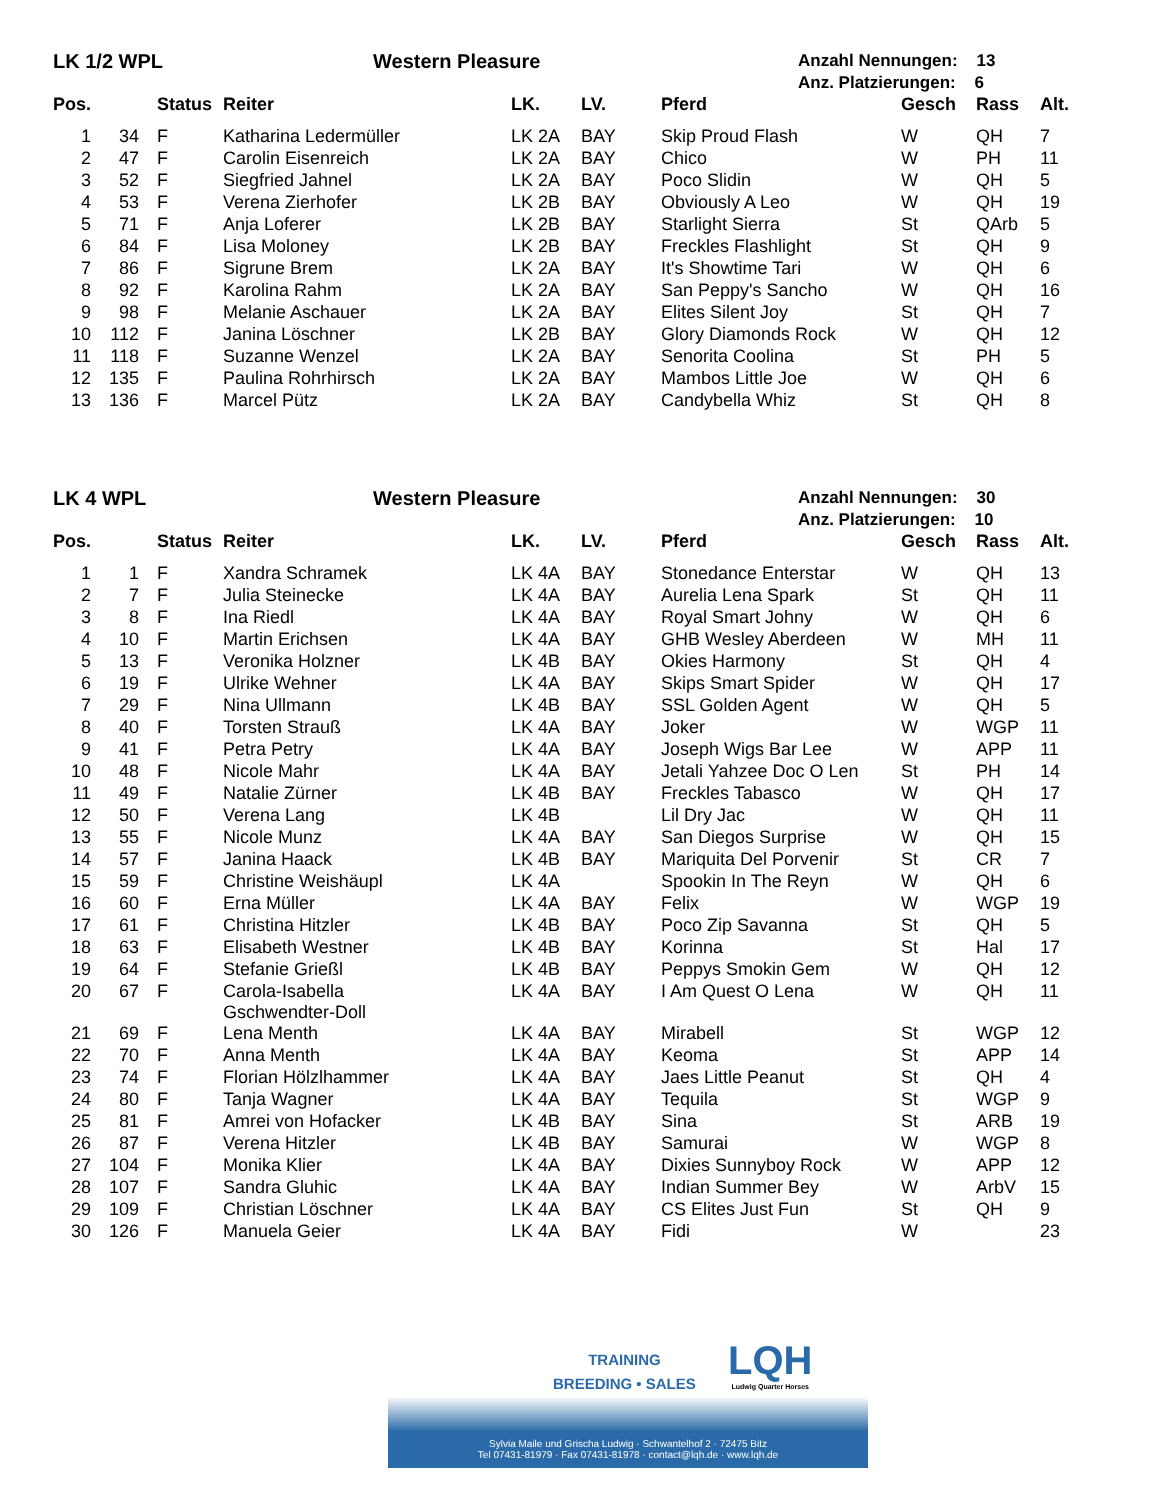LK 1/2 WPL Western Pleasure
Anzahl Nennungen: 13
Anz. Platzierungen: 6
| Pos. | | Status | Reiter | LK. | LV. | Pferd | Gesch | Rass | Alt. |
| --- | --- | --- | --- | --- | --- | --- | --- | --- | --- |
| 1 | 34 | F | Katharina Ledermüller | LK 2A | BAY | Skip Proud Flash | W | QH | 7 |
| 2 | 47 | F | Carolin Eisenreich | LK 2A | BAY | Chico | W | PH | 11 |
| 3 | 52 | F | Siegfried Jahnel | LK 2A | BAY | Poco Slidin | W | QH | 5 |
| 4 | 53 | F | Verena Zierhofer | LK 2B | BAY | Obviously A Leo | W | QH | 19 |
| 5 | 71 | F | Anja Loferer | LK 2B | BAY | Starlight Sierra | St | QArb | 5 |
| 6 | 84 | F | Lisa Moloney | LK 2B | BAY | Freckles Flashlight | St | QH | 9 |
| 7 | 86 | F | Sigrune Brem | LK 2A | BAY | It's Showtime Tari | W | QH | 6 |
| 8 | 92 | F | Karolina Rahm | LK 2A | BAY | San Peppy's Sancho | W | QH | 16 |
| 9 | 98 | F | Melanie Aschauer | LK 2A | BAY | Elites Silent Joy | St | QH | 7 |
| 10 | 112 | F | Janina Löschner | LK 2B | BAY | Glory Diamonds Rock | W | QH | 12 |
| 11 | 118 | F | Suzanne Wenzel | LK 2A | BAY | Senorita Coolina | St | PH | 5 |
| 12 | 135 | F | Paulina Rohrhirsch | LK 2A | BAY | Mambos Little Joe | W | QH | 6 |
| 13 | 136 | F | Marcel Pütz | LK 2A | BAY | Candybella Whiz | St | QH | 8 |
LK 4 WPL Western Pleasure
Anzahl Nennungen: 30
Anz. Platzierungen: 10
| Pos. | | Status | Reiter | LK. | LV. | Pferd | Gesch | Rass | Alt. |
| --- | --- | --- | --- | --- | --- | --- | --- | --- | --- |
| 1 | 1 | F | Xandra Schramek | LK 4A | BAY | Stonedance Enterstar | W | QH | 13 |
| 2 | 7 | F | Julia Steinecke | LK 4A | BAY | Aurelia Lena Spark | St | QH | 11 |
| 3 | 8 | F | Ina Riedl | LK 4A | BAY | Royal Smart Johny | W | QH | 6 |
| 4 | 10 | F | Martin Erichsen | LK 4A | BAY | GHB Wesley Aberdeen | W | MH | 11 |
| 5 | 13 | F | Veronika Holzner | LK 4B | BAY | Okies Harmony | St | QH | 4 |
| 6 | 19 | F | Ulrike Wehner | LK 4A | BAY | Skips Smart Spider | W | QH | 17 |
| 7 | 29 | F | Nina Ullmann | LK 4B | BAY | SSL Golden Agent | W | QH | 5 |
| 8 | 40 | F | Torsten Strauß | LK 4A | BAY | Joker | W | WGP | 11 |
| 9 | 41 | F | Petra Petry | LK 4A | BAY | Joseph Wigs Bar Lee | W | APP | 11 |
| 10 | 48 | F | Nicole Mahr | LK 4A | BAY | Jetali Yahzee Doc O Len | St | PH | 14 |
| 11 | 49 | F | Natalie Zürner | LK 4B | BAY | Freckles Tabasco | W | QH | 17 |
| 12 | 50 | F | Verena Lang | LK 4B | | Lil Dry Jac | W | QH | 11 |
| 13 | 55 | F | Nicole Munz | LK 4A | BAY | San Diegos Surprise | W | QH | 15 |
| 14 | 57 | F | Janina Haack | LK 4B | BAY | Mariquita Del Porvenir | St | CR | 7 |
| 15 | 59 | F | Christine Weishäupl | LK 4A | | Spookin In The Reyn | W | QH | 6 |
| 16 | 60 | F | Erna Müller | LK 4A | BAY | Felix | W | WGP | 19 |
| 17 | 61 | F | Christina Hitzler | LK 4B | BAY | Poco Zip Savanna | St | QH | 5 |
| 18 | 63 | F | Elisabeth Westner | LK 4B | BAY | Korinna | St | Hal | 17 |
| 19 | 64 | F | Stefanie Grießl | LK 4B | BAY | Peppys Smokin Gem | W | QH | 12 |
| 20 | 67 | F | Carola-Isabella Gschwendter-Doll | LK 4A | BAY | I Am Quest O Lena | W | QH | 11 |
| 21 | 69 | F | Lena Menth | LK 4A | BAY | Mirabell | St | WGP | 12 |
| 22 | 70 | F | Anna Menth | LK 4A | BAY | Keoma | St | APP | 14 |
| 23 | 74 | F | Florian Hölzlhammer | LK 4A | BAY | Jaes Little Peanut | St | QH | 4 |
| 24 | 80 | F | Tanja Wagner | LK 4A | BAY | Tequila | St | WGP | 9 |
| 25 | 81 | F | Amrei von Hofacker | LK 4B | BAY | Sina | St | ARB | 19 |
| 26 | 87 | F | Verena Hitzler | LK 4B | BAY | Samurai | W | WGP | 8 |
| 27 | 104 | F | Monika Klier | LK 4A | BAY | Dixies Sunnyboy Rock | W | APP | 12 |
| 28 | 107 | F | Sandra Gluhic | LK 4A | BAY | Indian Summer Bey | W | ArbV | 15 |
| 29 | 109 | F | Christian Löschner | LK 4A | BAY | CS Elites Just Fun | St | QH | 9 |
| 30 | 126 | F | Manuela Geier | LK 4A | BAY | Fidi | W | | 23 |
TRAINING
BREEDING • SALES
LQH
Ludwig Quarter Horses
Sylvia Maile und Grischa Ludwig · Schwantelhof 2 · 72475 Bitz
Tel 07431-81979 · Fax 07431-81978 · contact@lqh.de · www.lqh.de